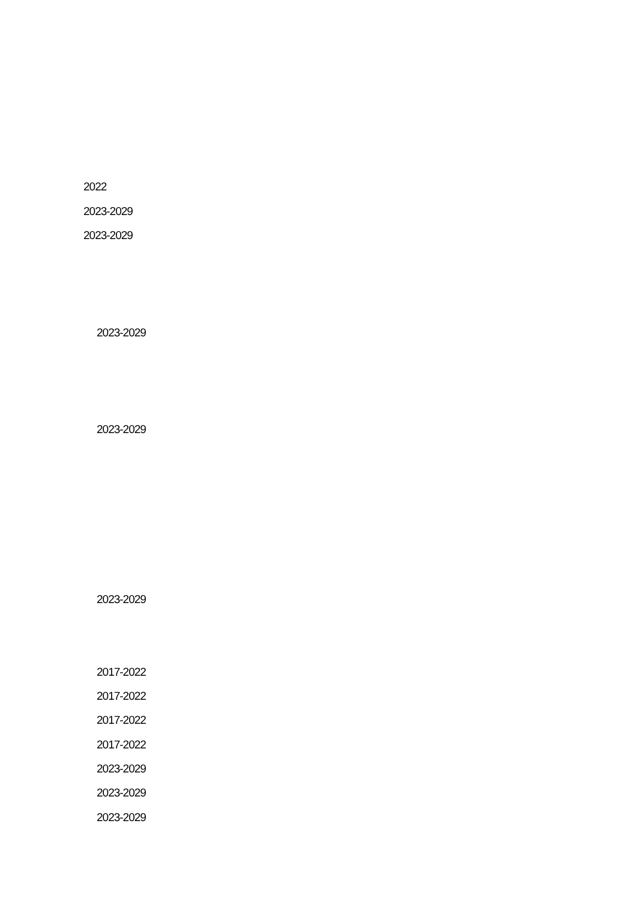2022
2023-2029
2023-2029
2023-2029
2023-2029
2023-2029
2017-2022
2017-2022
2017-2022
2017-2022
2023-2029
2023-2029
2023-2029